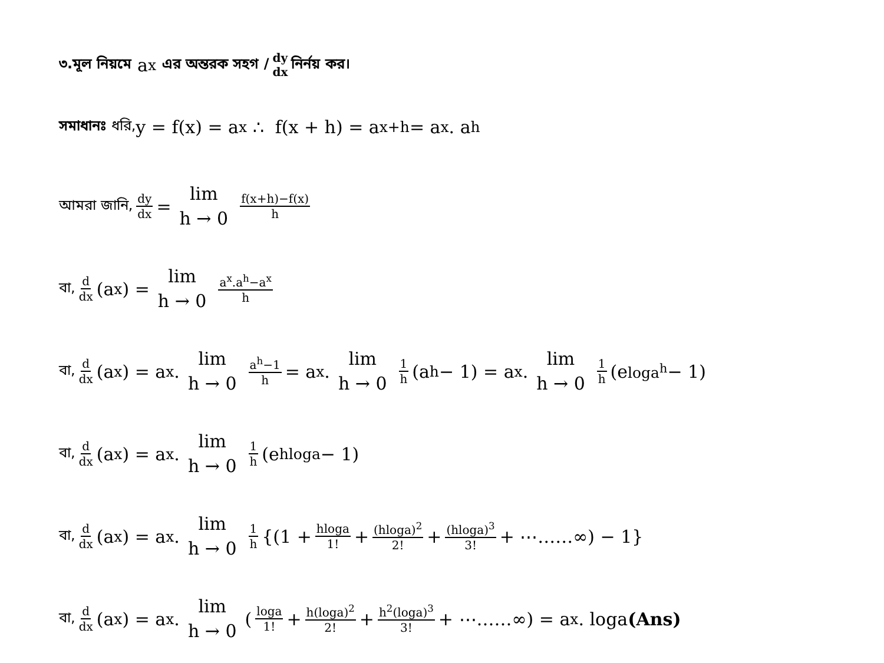৩.মূল নিয়মে a<sup>x</sup> এর অন্তরক সহগ / dy dx নির্নয় কর।
সমাধানঃ ধরি, y = f(x) = a<sup>x</sup> ∴ f(x + h) = a<sup>x+h</sup> = a<sup>x</sup>. a<sup>h</sup>
আমরা জানি, dy dx = lim h → 0 f(x+h)−f(x) h
বা, d dx (a<sup>x</sup>) = lim h → 0 a<sup>x</sup>.a<sup>h</sup>−a<sup>x</sup> h
বা, d dx (a<sup>x</sup>) = a<sup>x</sup>. lim h → 0 a<sup>h</sup>−1 h = a<sup>x</sup>. lim h → 0 1 h (a<sup>h</sup> − 1) = a<sup>x</sup>. lim h → 0 1 h (e<sup>loga<sup>h</sup></sup> − 1)
বা, d dx (a<sup>x</sup>) = a<sup>x</sup>. lim h → 0 1 h (e<sup>hloga</sup> − 1)
বা, d dx (a<sup>x</sup>) = a<sup>x</sup>. lim h → 0 1 h {(1 + hloga 1! + (hloga)<sup>2</sup> 2! + (hloga)<sup>3</sup> 3! + ⋯……∞) − 1}
বা, d dx (a<sup>x</sup>) = a<sup>x</sup>. lim h → 0 (loga 1! + h(loga)<sup>2</sup> 2! + h<sup>2</sup>(loga)<sup>3</sup> 3! + ⋯……∞) = a<sup>x</sup>. loga (Ans)